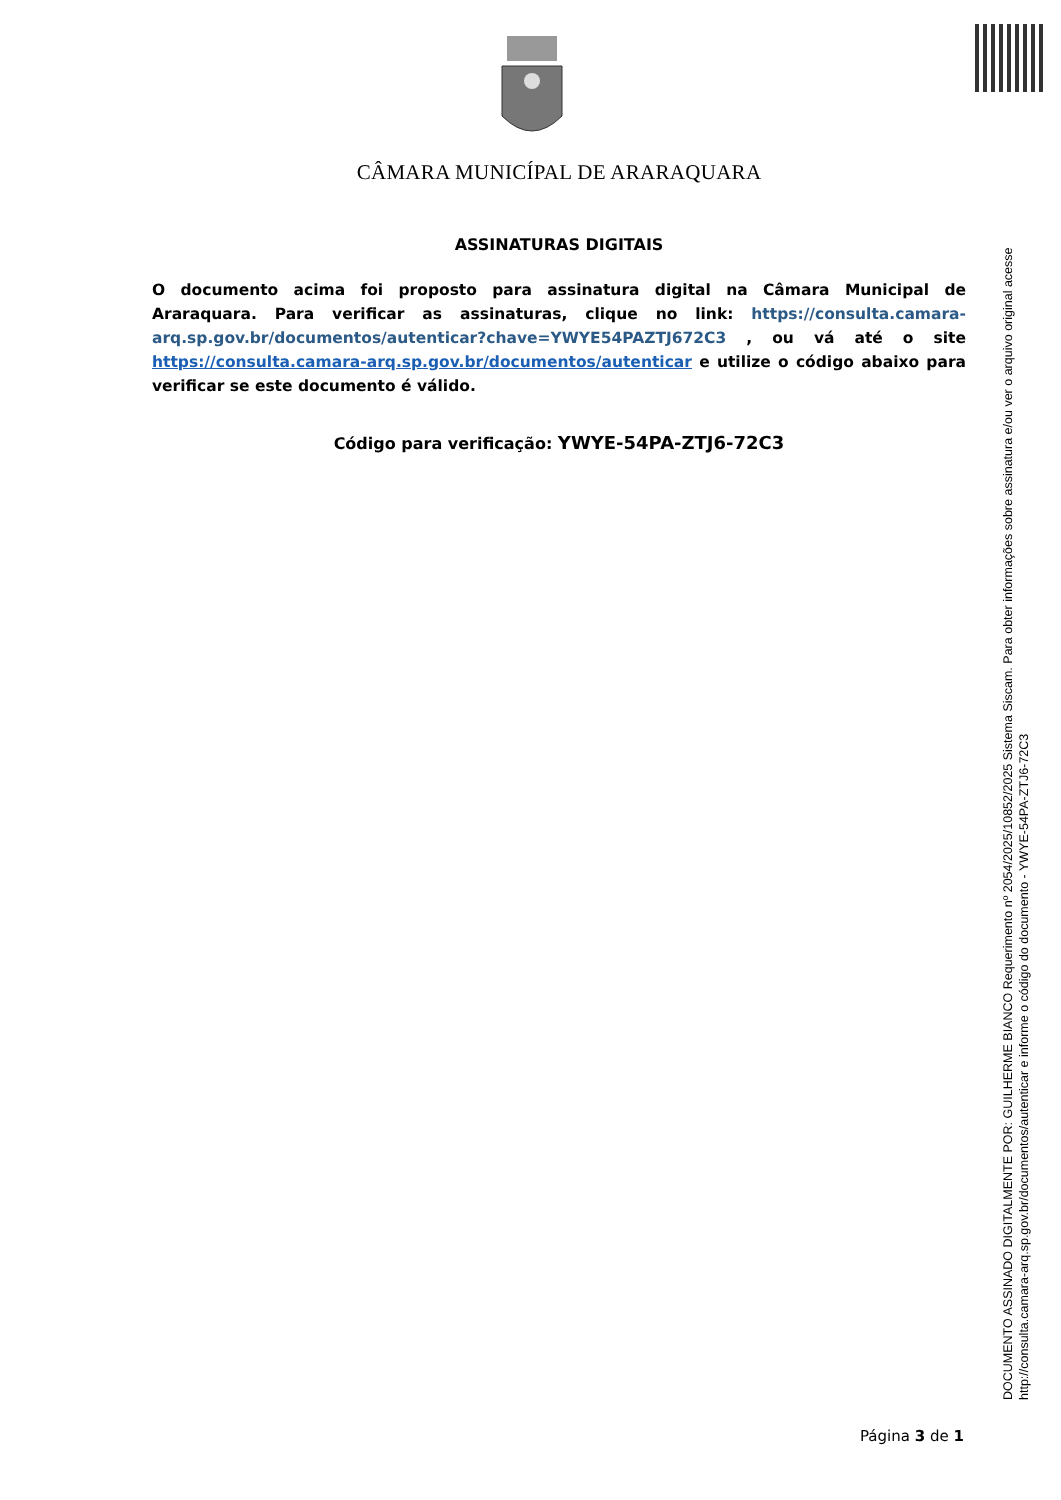CÂMARA MUNICÍPAL DE ARARAQUARA
ASSINATURAS DIGITAIS
O documento acima foi proposto para assinatura digital na Câmara Municipal de Araraquara. Para verificar as assinaturas, clique no link: https://consulta.camara-arq.sp.gov.br/documentos/autenticar?chave=YWYE54PAZTJ672C3 , ou vá até o site https://consulta.camara-arq.sp.gov.br/documentos/autenticar e utilize o código abaixo para verificar se este documento é válido.
Código para verificação: YWYE-54PA-ZTJ6-72C3
Página 3 de 1
DOCUMENTO ASSINADO DIGITALMENTE POR: GUILHERME BIANCO Requerimento nº 2054/2025/10852/2025 Sistema Siscam. Para obter informações sobre assinatura e/ou ver o arquivo original acesse
http://consulta.camara-arq.sp.gov.br/documentos/autenticar e informe o código do documento - YWYE-54PA-ZTJ6-72C3